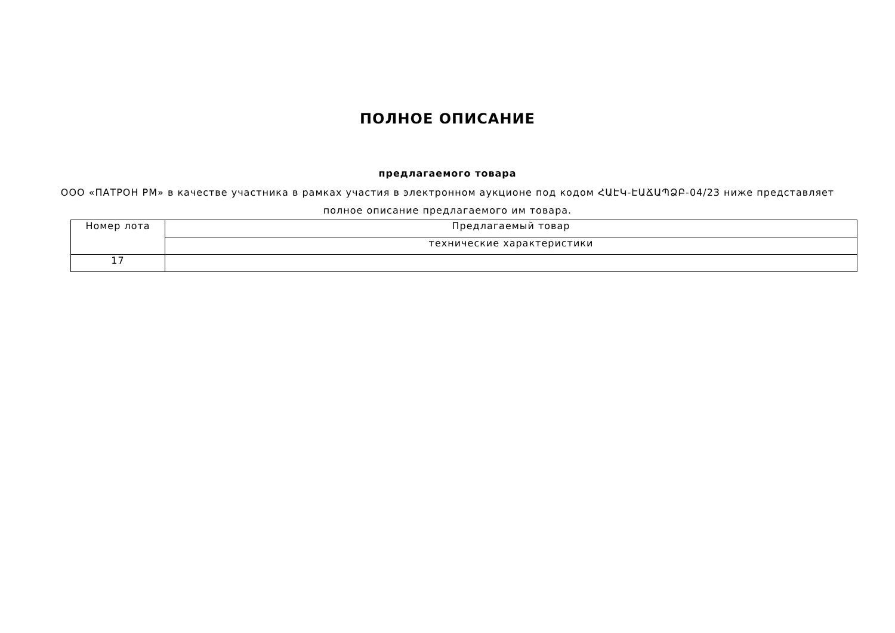ПОЛНОЕ ОПИСАНИЕ
предлагаемого товара
ООО «ПАТРОН РМ» в качестве участника в рамках участия в электронном аукционе под кодом ՀԱԷԿ-ԷԱՃԱՊՁԲ-04/23 ниже представляет полное описание предлагаемого им товара.
| Номер лота | Предлагаемый товар |
| | технические характеристики |
| 17 | |